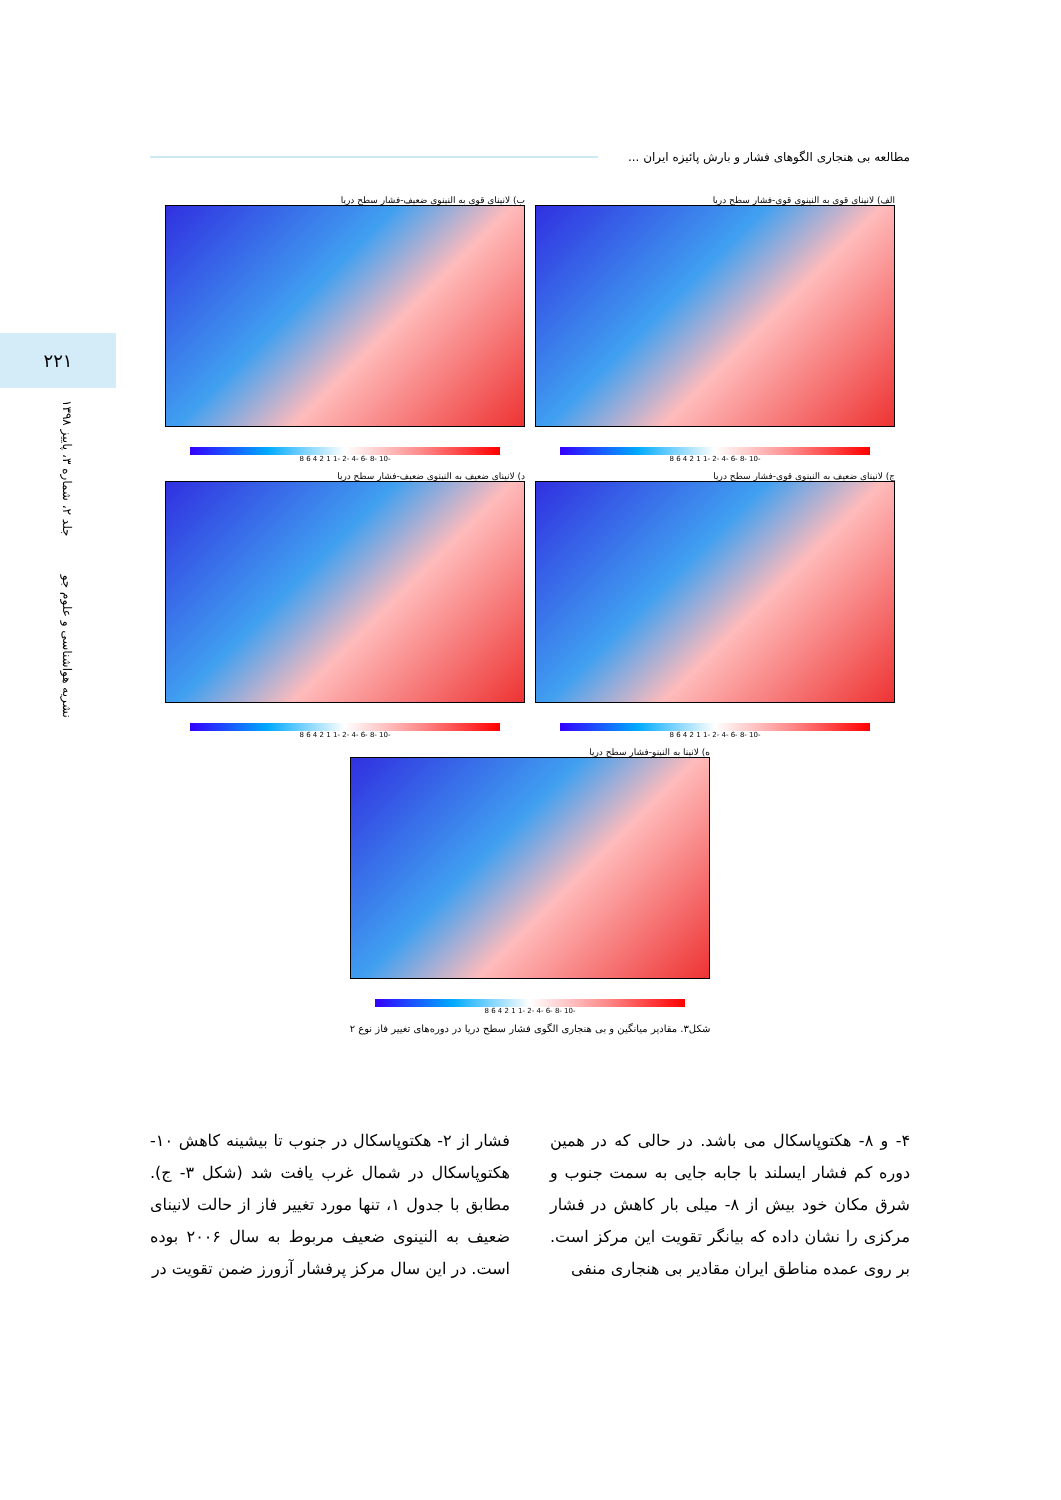مطالعه بی هنجاری الگوهای فشار و بارش پائیزه ایران ...
۲۲۱
نشریه هواشناسی و علوم جو جلد ۲، شماره ۳، پاییز ۱۳۹۸
الف) لانینای قوی به النینوی قوی-فشار سطح دریا
-10 -8 -6 -4 -2 -1 1 2 4 6 8
ب) لانینای قوی به النینوی ضعیف-فشار سطح دریا
-10 -8 -6 -4 -2 -1 1 2 4 6 8
ج) لانینای ضعیف به النینوی قوی-فشار سطح دریا
-10 -8 -6 -4 -2 -1 1 2 4 6 8
د) لانینای ضعیف به النینوی ضعیف-فشار سطح دریا
-10 -8 -6 -4 -2 -1 1 2 4 6 8
ه) لانینا به النینو-فشار سطح دریا
-10 -8 -6 -4 -2 -1 1 2 4 6 8
شکل۳. مقادیر میانگین و بی هنجاری الگوی فشار سطح دریا در دوره‌های تغییر فاز نوع ۲
۴- و ۸- هکتوپاسکال می باشد. در حالی که در همین دوره کم فشار ایسلند با جابه جایی به سمت جنوب و شرق مکان خود بیش از ۸- میلی بار کاهش در فشار مرکزی را نشان داده که بیانگر تقویت این مرکز است. بر روی عمده مناطق ایران مقادیر بی هنجاری منفی
فشار از ۲- هکتوپاسکال در جنوب تا بیشینه کاهش ۱۰- هکتوپاسکال در شمال غرب یافت شد (شکل ۳- ج). مطابق با جدول ۱، تنها مورد تغییر فاز از حالت لانینای ضعیف به النینوی ضعیف مربوط به سال ۲۰۰۶ بوده است. در این سال مرکز پرفشار آزورز ضمن تقویت در